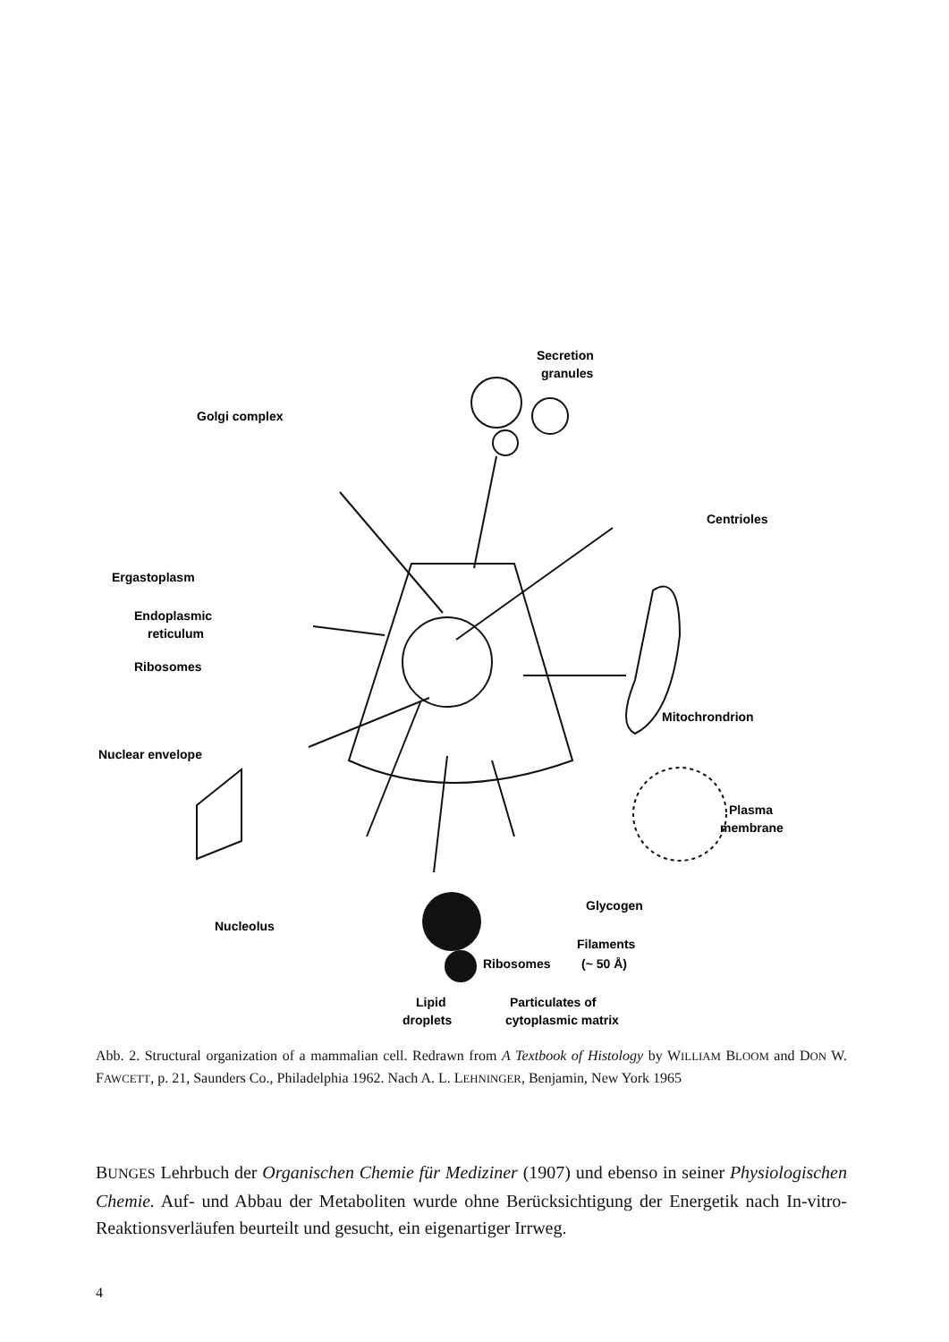Secretion
granules
Golgi complex
Centrioles
Ergastoplasm
Endoplasmic
reticulum
Ribosomes
Mitochrondrion
Nuclear envelope
Plasma
membrane
Glycogen
Nucleolus
Filaments
Ribosomes
(~ 50 Å)
Lipid
droplets
Particulates of
cytoplasmic matrix
Abb. 2. Structural organization of a mammalian cell. Redrawn from A Textbook of Histology by WILLIAM BLOOM and DON W. FAWCETT, p. 21, Saunders Co., Philadelphia 1962. Nach A. L. LEHNINGER, Benjamin, New York 1965
BUNGES Lehrbuch der Organischen Chemie für Mediziner (1907) und ebenso in seiner Physiologischen Chemie. Auf- und Abbau der Metaboliten wurde ohne Berücksichtigung der Energetik nach In-vitro-Reaktionsverläufen beurteilt und gesucht, ein eigenartiger Irrweg.
4